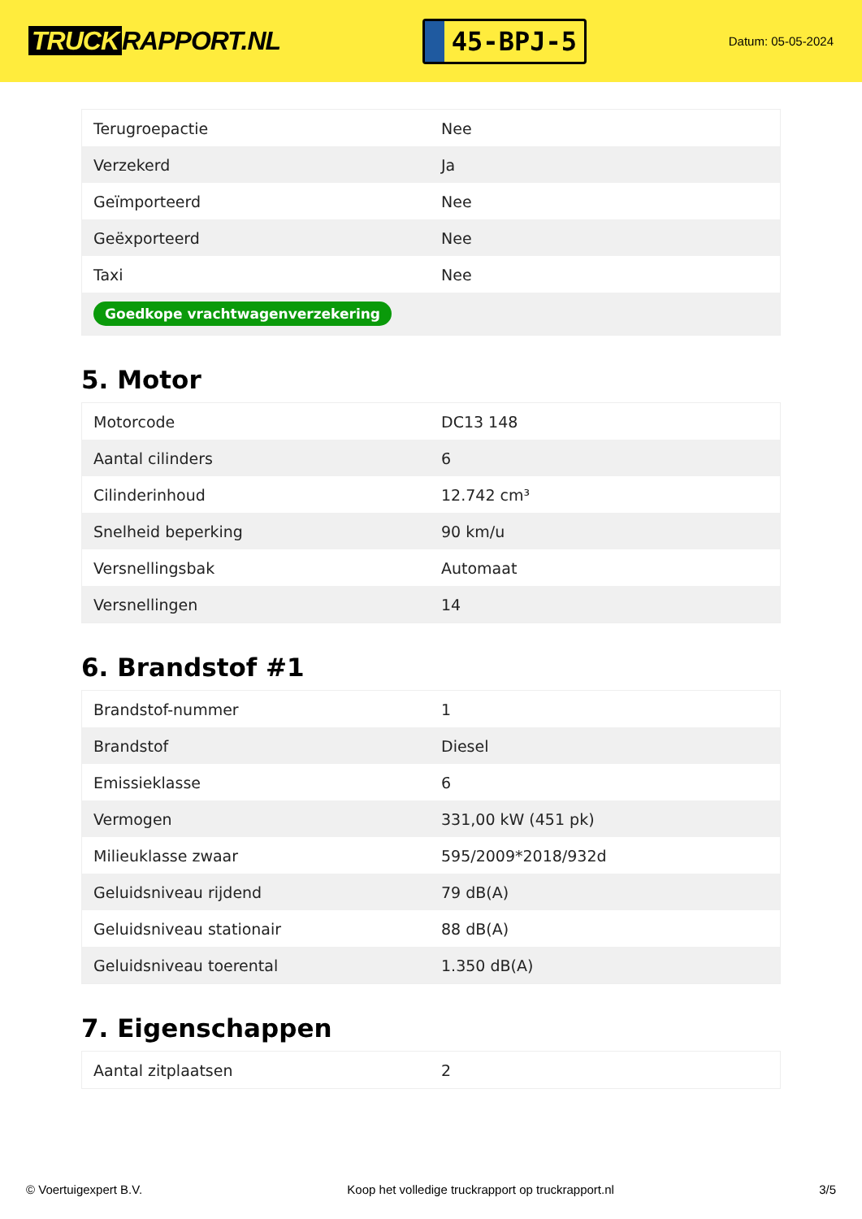TRUCK RAPPORT.NL
45-BPJ-5
Datum: 05-05-2024
| Terugroepactie | Nee |
| Verzekerd | Ja |
| Geïmporteerd | Nee |
| Geëxporteerd | Nee |
| Taxi | Nee |
| Goedkope vrachtwagenverzekering | |
5. Motor
| Motorcode | DC13 148 |
| Aantal cilinders | 6 |
| Cilinderinhoud | 12.742 cm³ |
| Snelheid beperking | 90 km/u |
| Versnellingsbak | Automaat |
| Versnellingen | 14 |
6. Brandstof #1
| Brandstof-nummer | 1 |
| Brandstof | Diesel |
| Emissieklasse | 6 |
| Vermogen | 331,00 kW (451 pk) |
| Milieuklasse zwaar | 595/2009*2018/932d |
| Geluidsniveau rijdend | 79 dB(A) |
| Geluidsniveau stationair | 88 dB(A) |
| Geluidsniveau toerental | 1.350 dB(A) |
7. Eigenschappen
| Aantal zitplaatsen | 2 |
© Voertuigexpert B.V. Koop het volledige truckrapport op truckrapport.nl 3/5